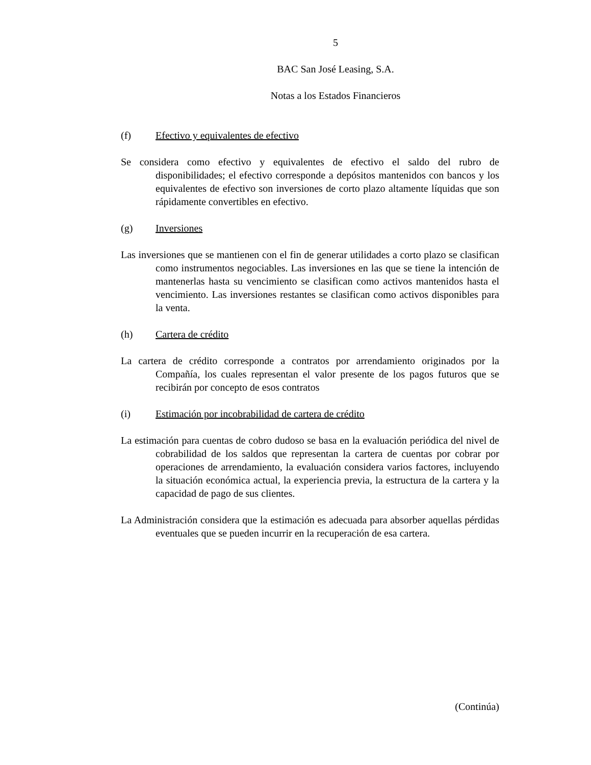5
BAC San José Leasing, S.A.
Notas a los Estados Financieros
(f) Efectivo y equivalentes de efectivo
Se considera como efectivo y equivalentes de efectivo el saldo del rubro de disponibilidades; el efectivo corresponde a depósitos mantenidos con bancos y los equivalentes de efectivo son inversiones de corto plazo altamente líquidas que son rápidamente convertibles en efectivo.
(g) Inversiones
Las inversiones que se mantienen con el fin de generar utilidades a corto plazo se clasifican como instrumentos negociables. Las inversiones en las que se tiene la intención de mantenerlas hasta su vencimiento se clasifican como activos mantenidos hasta el vencimiento. Las inversiones restantes se clasifican como activos disponibles para la venta.
(h) Cartera de crédito
La cartera de crédito corresponde a contratos por arrendamiento originados por la Compañía, los cuales representan el valor presente de los pagos futuros que se recibirán por concepto de esos contratos
(i) Estimación por incobrabilidad de cartera de crédito
La estimación para cuentas de cobro dudoso se basa en la evaluación periódica del nivel de cobrabilidad de los saldos que representan la cartera de cuentas por cobrar por operaciones de arrendamiento, la evaluación considera varios factores, incluyendo la situación económica actual, la experiencia previa, la estructura de la cartera y la capacidad de pago de sus clientes.
La Administración considera que la estimación es adecuada para absorber aquellas pérdidas eventuales que se pueden incurrir en la recuperación de esa cartera.
(Continúa)